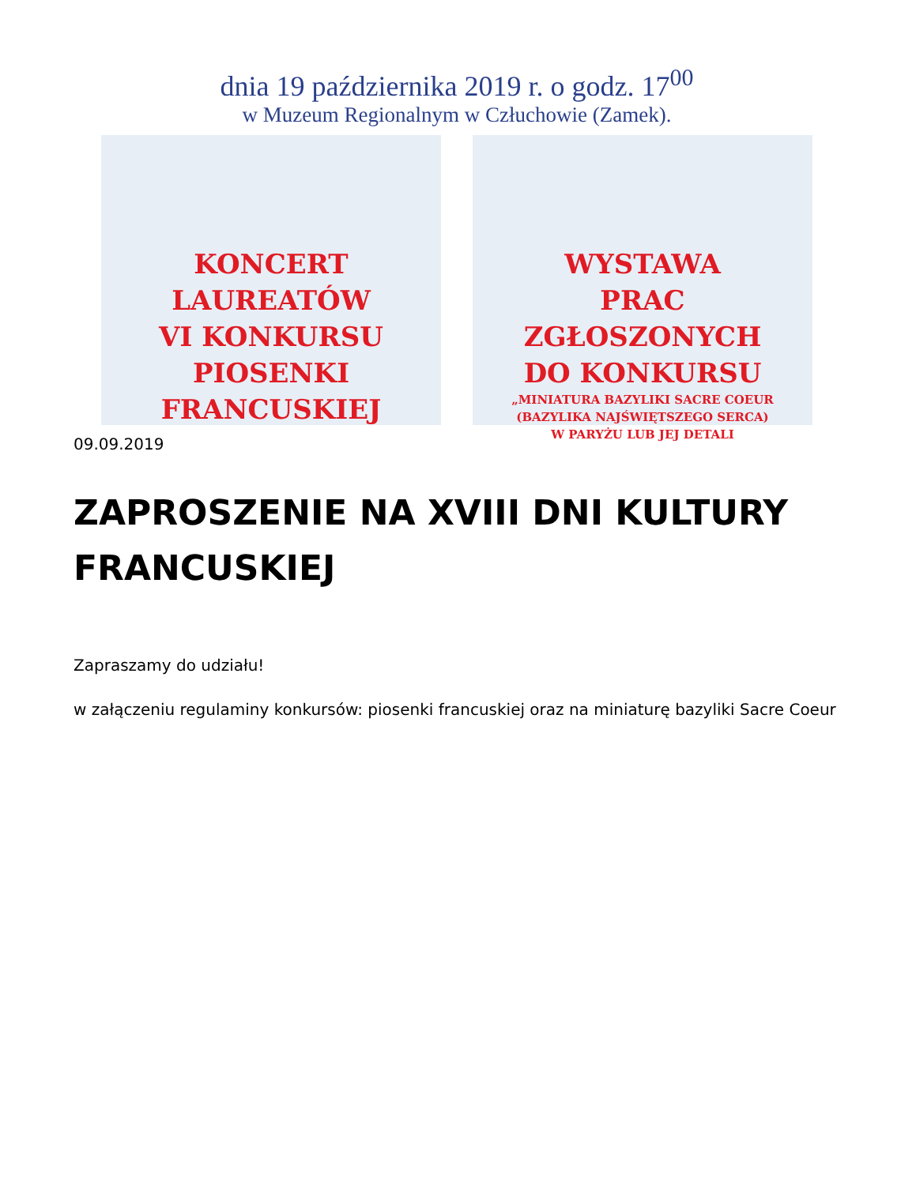dnia 19 października 2019 r. o godz. 17<sup>00</sup>
w Muzeum Regionalnym w Człuchowie (Zamek).
KONCERT
LAUREATÓW
VI KONKURSU
PIOSENKI
FRANCUSKIEJ
WYSTAWA
PRAC
ZGŁOSZONYCH
DO KONKURSU
„MINIATURA BAZYLIKI SACRE COEUR
(BAZYLIKA NAJŚWIĘTSZEGO SERCA)
W PARYŻU LUB JEJ DETALI
09.09.2019
ZAPROSZENIE NA XVIII DNI KULTURY FRANCUSKIEJ
Zapraszamy do udziału!
w załączeniu regulaminy konkursów: piosenki francuskiej oraz na miniaturę bazyliki Sacre Coeur